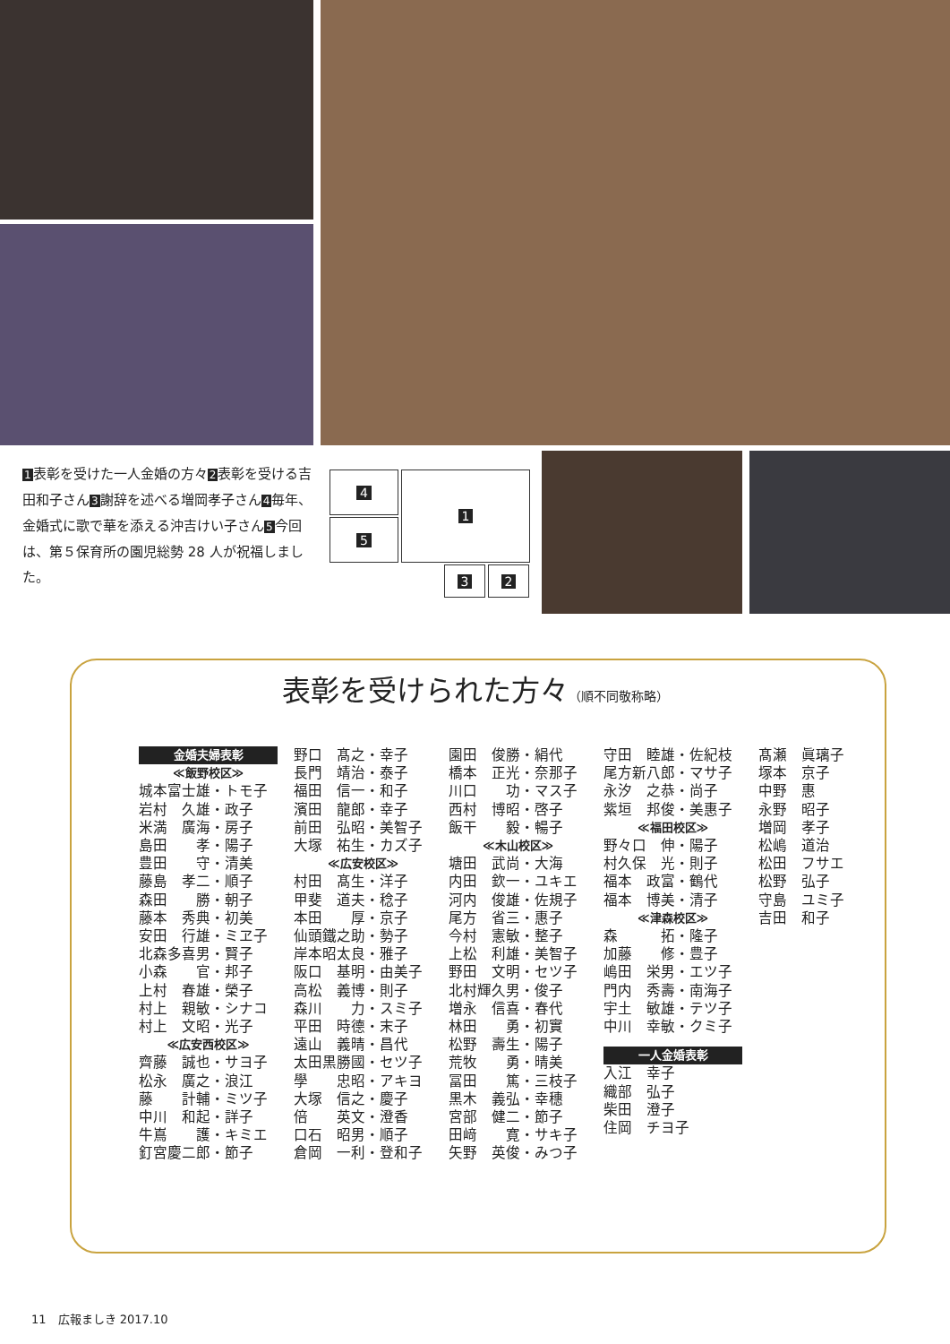1表彰を受けた一人金婚の方々2表彰を受ける吉田和子さん3謝辞を述べる増岡孝子さん4毎年、金婚式に歌で華を添える沖吉けい子さん5今回は、第５保育所の園児総勢 28 人が祝福しました。
4
5
1
3 2
表彰を受けられた方々（順不同敬称略）
金婚夫婦表彰
≪飯野校区≫
城本富士雄・トモ子
岩村　久雄・政子
米満　廣海・房子
島田　　孝・陽子
豊田　　守・清美
藤島　孝二・順子
森田　　勝・朝子
藤本　秀典・初美
安田　行雄・ミヱ子
北森多喜男・賢子
小森　　官・邦子
上村　春雄・榮子
村上　親敏・シナコ
村上　文昭・光子
≪広安西校区≫
齊藤　誠也・サヨ子
松永　廣之・浪江
藤　　計輔・ミツ子
中川　和起・詳子
牛嶌　　護・キミエ
釘宮慶二郎・節子
野口　髙之・幸子
長門　靖治・泰子
福田　信一・和子
濱田　龍郎・幸子
前田　弘昭・美智子
大塚　祐生・カズ子
≪広安校区≫
村田　髙生・洋子
甲斐　道夫・稔子
本田　　厚・京子
仙頭鐵之助・勢子
岸本昭太良・雅子
阪口　基明・由美子
高松　義博・則子
森川　　力・スミ子
平田　時德・末子
遠山　義晴・昌代
太田黒勝國・セツ子
學　　忠昭・アキヨ
大塚　信之・慶子
倍　　英文・澄香
口石　昭男・順子
倉岡　一利・登和子
園田　俊勝・絹代
橋本　正光・奈那子
川口　　功・マス子
西村　博昭・啓子
飯干　　毅・暢子
≪木山校区≫
塘田　武尚・大海
内田　欽一・ユキエ
河内　俊雄・佐規子
尾方　省三・惠子
今村　憲敏・整子
上松　利雄・美智子
野田　文明・セツ子
北村輝久男・俊子
増永　信喜・春代
林田　　勇・初實
松野　壽生・陽子
荒牧　　勇・晴美
冨田　　篤・三枝子
黒木　義弘・幸穗
宮部　健二・節子
田﨑　　寛・サキ子
矢野　英俊・みつ子
守田　睦雄・佐紀枝
尾方新八郎・マサ子
永汐　之恭・尚子
紫垣　邦俊・美惠子
≪福田校区≫
野々口　伸・陽子
村久保　光・則子
福本　政富・鶴代
福本　博美・清子
≪津森校区≫
森　　　拓・隆子
加藤　　修・豊子
嶋田　栄男・エツ子
門内　秀壽・南海子
宇土　敏雄・テツ子
中川　幸敏・クミ子
一人金婚表彰
入江　幸子
織部　弘子
柴田　澄子
住岡　チヨ子
髙瀬　眞璃子
塚本　京子
中野　惠
永野　昭子
増岡　孝子
松嶋　道治
松田　フサエ
松野　弘子
守島　ユミ子
吉田　和子
11　広報ましき 2017.10